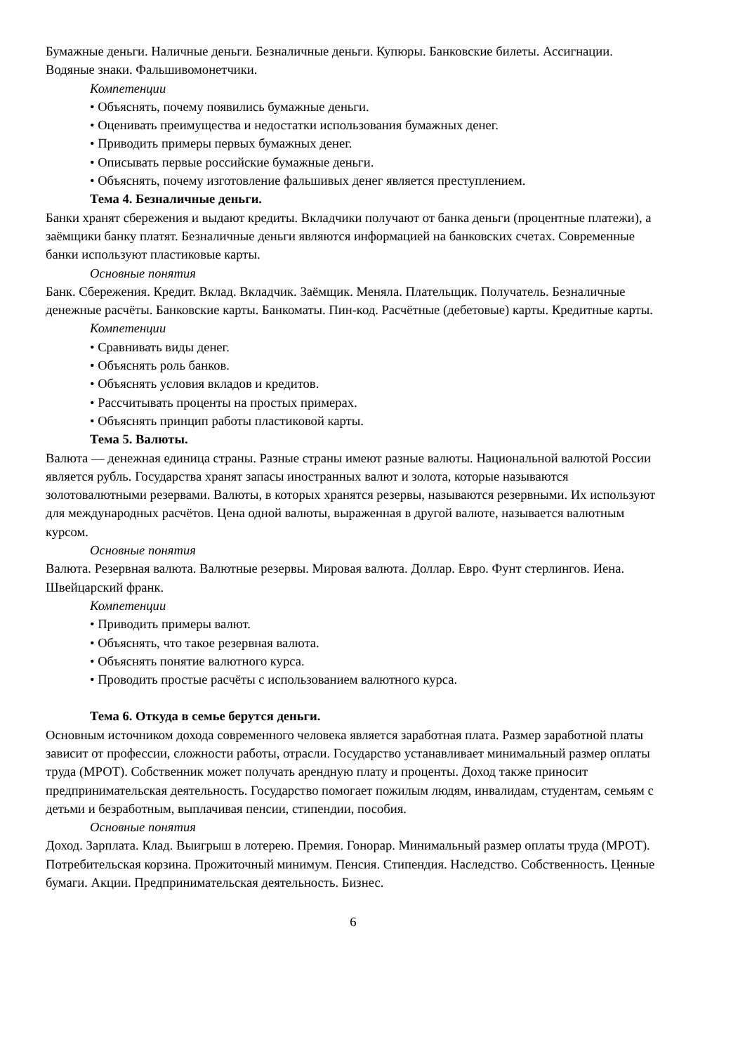Бумажные деньги. Наличные деньги. Безналичные деньги. Купюры. Банковские билеты. Ассигнации. Водяные знаки. Фальшивомонетчики.
Компетенции
• Объяснять, почему появились бумажные деньги.
• Оценивать преимущества и недостатки использования бумажных денег.
• Приводить примеры первых бумажных денег.
• Описывать первые российские бумажные деньги.
• Объяснять, почему изготовление фальшивых денег является преступлением.
Тема 4. Безналичные деньги.
Банки хранят сбережения и выдают кредиты. Вкладчики получают от банка деньги (процентные платежи), а заёмщики банку платят. Безналичные деньги являются информацией на банковских счетах. Современные банки используют пластиковые карты.
Основные понятия
Банк. Сбережения. Кредит. Вклад. Вкладчик. Заёмщик. Меняла. Плательщик. Получатель. Безналичные денежные расчёты. Банковские карты. Банкоматы. Пин-код. Расчётные (дебетовые) карты. Кредитные карты.
Компетенции
• Сравнивать виды денег.
• Объяснять роль банков.
• Объяснять условия вкладов и кредитов.
• Рассчитывать проценты на простых примерах.
• Объяснять принцип работы пластиковой карты.
Тема 5. Валюты.
Валюта — денежная единица страны. Разные страны имеют разные валюты. Национальной валютой России является рубль. Государства хранят запасы иностранных валют и золота, которые называются золотовалютными резервами. Валюты, в которых хранятся резервы, называются резервными. Их используют для международных расчётов. Цена одной валюты, выраженная в другой валюте, называется валютным курсом.
Основные понятия
Валюта. Резервная валюта. Валютные резервы. Мировая валюта. Доллар. Евро. Фунт стерлингов. Иена. Швейцарский франк.
Компетенции
• Приводить примеры валют.
• Объяснять, что такое резервная валюта.
• Объяснять понятие валютного курса.
• Проводить простые расчёты с использованием валютного курса.
Тема 6. Откуда в семье берутся деньги.
Основным источником дохода современного человека является заработная плата. Размер заработной платы зависит от профессии, сложности работы, отрасли. Государство устанавливает минимальный размер оплаты труда (МРОТ). Собственник может получать арендную плату и проценты. Доход также приносит предпринимательская деятельность. Государство помогает пожилым людям, инвалидам, студентам, семьям с
детьми и безработным, выплачивая пенсии, стипендии, пособия.
Основные понятия
Доход. Зарплата. Клад. Выигрыш в лотерею. Премия. Гонорар. Минимальный размер оплаты труда (МРОТ). Потребительская корзина. Прожиточный минимум. Пенсия. Стипендия. Наследство. Собственность. Ценные бумаги. Акции. Предпринимательская деятельность. Бизнес.
6